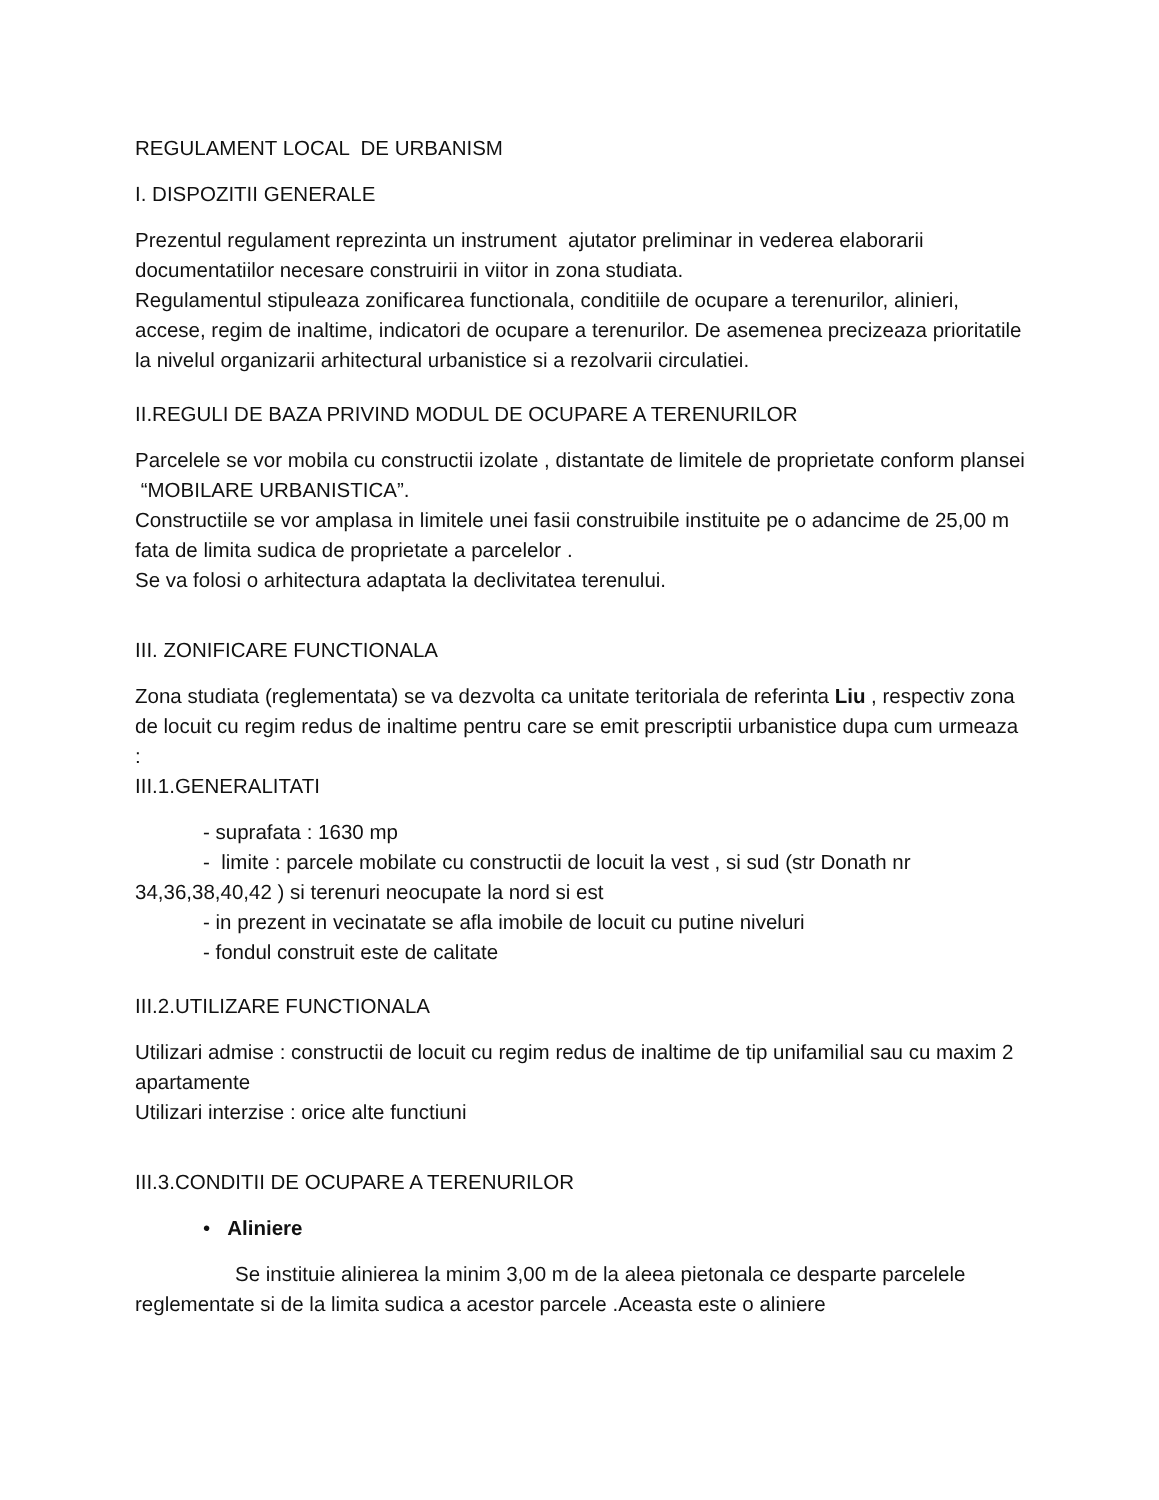REGULAMENT LOCAL DE URBANISM
I. DISPOZITII GENERALE
Prezentul regulament reprezinta un instrument ajutator preliminar in vederea elaborarii documentatiilor necesare construirii in viitor in zona studiata.
Regulamentul stipuleaza zonificarea functionala, conditiile de ocupare a terenurilor, alinieri, accese, regim de inaltime, indicatori de ocupare a terenurilor. De asemenea precizeaza prioritatile la nivelul organizarii arhitectural urbanistice si a rezolvarii circulatiei.
II.REGULI DE BAZA PRIVIND MODUL DE OCUPARE A TERENURILOR
Parcelele se vor mobila cu constructii izolate , distantate de limitele de proprietate conform plansei “MOBILARE URBANISTICA”.
Constructiile se vor amplasa in limitele unei fasii construibile instituite pe o adancime de 25,00 m fata de limita sudica de proprietate a parcelelor .
Se va folosi o arhitectura adaptata la declivitatea terenului.
III. ZONIFICARE FUNCTIONALA
Zona studiata (reglementata) se va dezvolta ca unitate teritoriala de referinta Liu , respectiv zona de locuit cu regim redus de inaltime pentru care se emit prescriptii urbanistice dupa cum urmeaza :
III.1.GENERALITATI
- suprafata : 1630 mp
- limite : parcele mobilate cu constructii de locuit la vest , si sud (str Donath nr 34,36,38,40,42 ) si terenuri neocupate la nord si est
- in prezent in vecinatate se afla imobile de locuit cu putine niveluri
- fondul construit este de calitate
III.2.UTILIZARE FUNCTIONALA
Utilizari admise : constructii de locuit cu regim redus de inaltime de tip unifamilial sau cu maxim 2 apartamente
Utilizari interzise : orice alte functiuni
III.3.CONDITII DE OCUPARE A TERENURILOR
• Aliniere
Se instituie alinierea la minim 3,00 m de la aleea pietonala ce desparte parcelele reglementate si de la limita sudica a acestor parcele .Aceasta este o aliniere